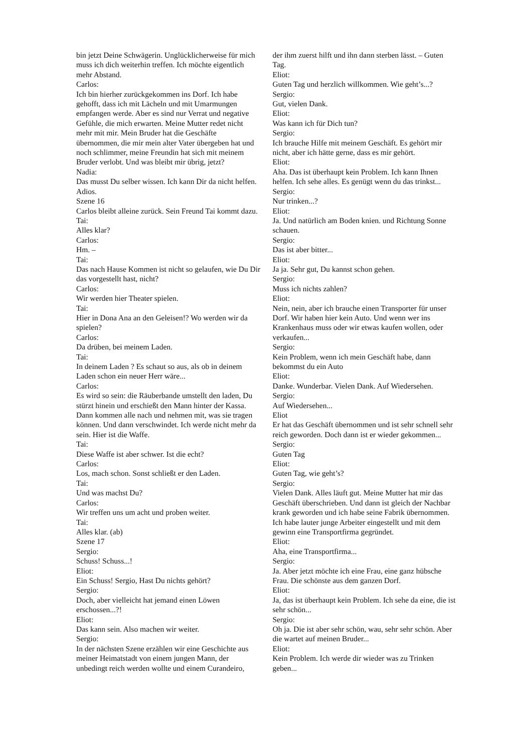bin jetzt Deine Schwägerin. Unglücklicherweise für mich muss ich dich weiterhin treffen. Ich möchte eigentlich mehr Abstand.
Carlos:
Ich bin hierher zurückgekommen ins Dorf. Ich habe gehofft, dass ich mit Lächeln und mit Umarmungen empfangen werde. Aber es sind nur Verrat und negative Gefühle, die mich erwarten. Meine Mutter redet nicht mehr mit mir. Mein Bruder hat die Geschäfte übernommen, die mir mein alter Vater übergeben hat und noch schlimmer, meine Freundin hat sich mit meinem Bruder verlobt. Und was bleibt mir übrig, jetzt?
Nadia:
Das musst Du selber wissen. Ich kann Dir da nicht helfen. Adios.
Szene 16
Carlos bleibt alleine zurück. Sein Freund Tai kommt dazu.
Tai:
Alles klar?
Carlos:
Hm. –
Tai:
Das nach Hause Kommen ist nicht so gelaufen, wie Du Dir das vorgestellt hast, nicht?
Carlos:
Wir werden hier Theater spielen.
Tai:
Hier in Dona Ana an den Geleisen!? Wo werden wir da spielen?
Carlos:
Da drüben, bei meinem Laden.
Tai:
In deinem Laden ? Es schaut so aus, als ob in deinem Laden schon ein neuer Herr wäre...
Carlos:
Es wird so sein: die Räuberbande umstellt den laden, Du stürzt hinein und erschießt den Mann hinter der Kassa. Dann kommen alle nach und nehmen mit, was sie tragen können. Und dann verschwindet. Ich werde nicht mehr da sein. Hier ist die Waffe.
Tai:
Diese Waffe ist aber schwer. Ist die echt?
Carlos:
Los, mach schon. Sonst schließt er den Laden.
Tai:
Und was machst Du?
Carlos:
Wir treffen uns um acht und proben weiter.
Tai:
Alles klar. (ab)
Szene 17
Sergio:
Schuss! Schuss...!
Eliot:
Ein Schuss! Sergio, Hast Du nichts gehört?
Sergio:
Doch, aber vielleicht hat jemand einen Löwen erschossen...?!
Eliot:
Das kann sein. Also machen wir weiter.
Sergio:
In der nächsten Szene erzählen wir eine Geschichte aus meiner Heimatstadt von einem jungen Mann, der unbedingt reich werden wollte und einem Curandeiro,
der ihm zuerst hilft und ihn dann sterben lässt. – Guten Tag.
Eliot:
Guten Tag und herzlich willkommen. Wie geht’s...?
Sergio:
Gut, vielen Dank.
Eliot:
Was kann ich für Dich tun?
Sergio:
Ich brauche Hilfe mit meinem Geschäft. Es gehört mir nicht, aber ich hätte gerne, dass es mir gehört.
Eliot:
Aha. Das ist überhaupt kein Problem. Ich kann Ihnen helfen. Ich sehe alles. Es genügt wenn du das trinkst...
Sergio:
Nur trinken...?
Eliot:
Ja. Und natürlich am Boden knien. und Richtung Sonne schauen.
Sergio:
Das ist aber bitter...
Eliot:
Ja ja. Sehr gut, Du kannst schon gehen.
Sergio:
Muss ich nichts zahlen?
Eliot:
Nein, nein, aber ich brauche einen Transporter für unser Dorf. Wir haben hier kein Auto. Und wenn wer ins Krankenhaus muss oder wir etwas kaufen wollen, oder verkaufen...
Sergio:
Kein Problem, wenn ich mein Geschäft habe, dann bekommst du ein Auto
Eliot:
Danke. Wunderbar. Vielen Dank. Auf Wiedersehen.
Sergio:
Auf Wiedersehen...
Eliot
Er hat das Geschäft übernommen und ist sehr schnell sehr reich geworden. Doch dann ist er wieder gekommen...
Sergio:
Guten Tag
Eliot:
Guten Tag, wie geht’s?
Sergio:
Vielen Dank. Alles läuft gut. Meine Mutter hat mir das Geschäft überschrieben. Und dann ist gleich der Nachbar krank geworden und ich habe seine Fabrik übernommen. Ich habe lauter junge Arbeiter eingestellt und mit dem gewinn eine Transportfirma gegründet.
Eliot:
Aha, eine Transportfirma...
Sergio:
Ja. Aber jetzt möchte ich eine Frau, eine ganz hübsche Frau. Die schönste aus dem ganzen Dorf.
Eliot:
Ja, das ist überhaupt kein Problem. Ich sehe da eine, die ist sehr schön...
Sergio:
Oh ja. Die ist aber sehr schön, wau, sehr sehr schön. Aber die wartet auf meinen Bruder...
Eliot:
Kein Problem. Ich werde dir wieder was zu Trinken geben...